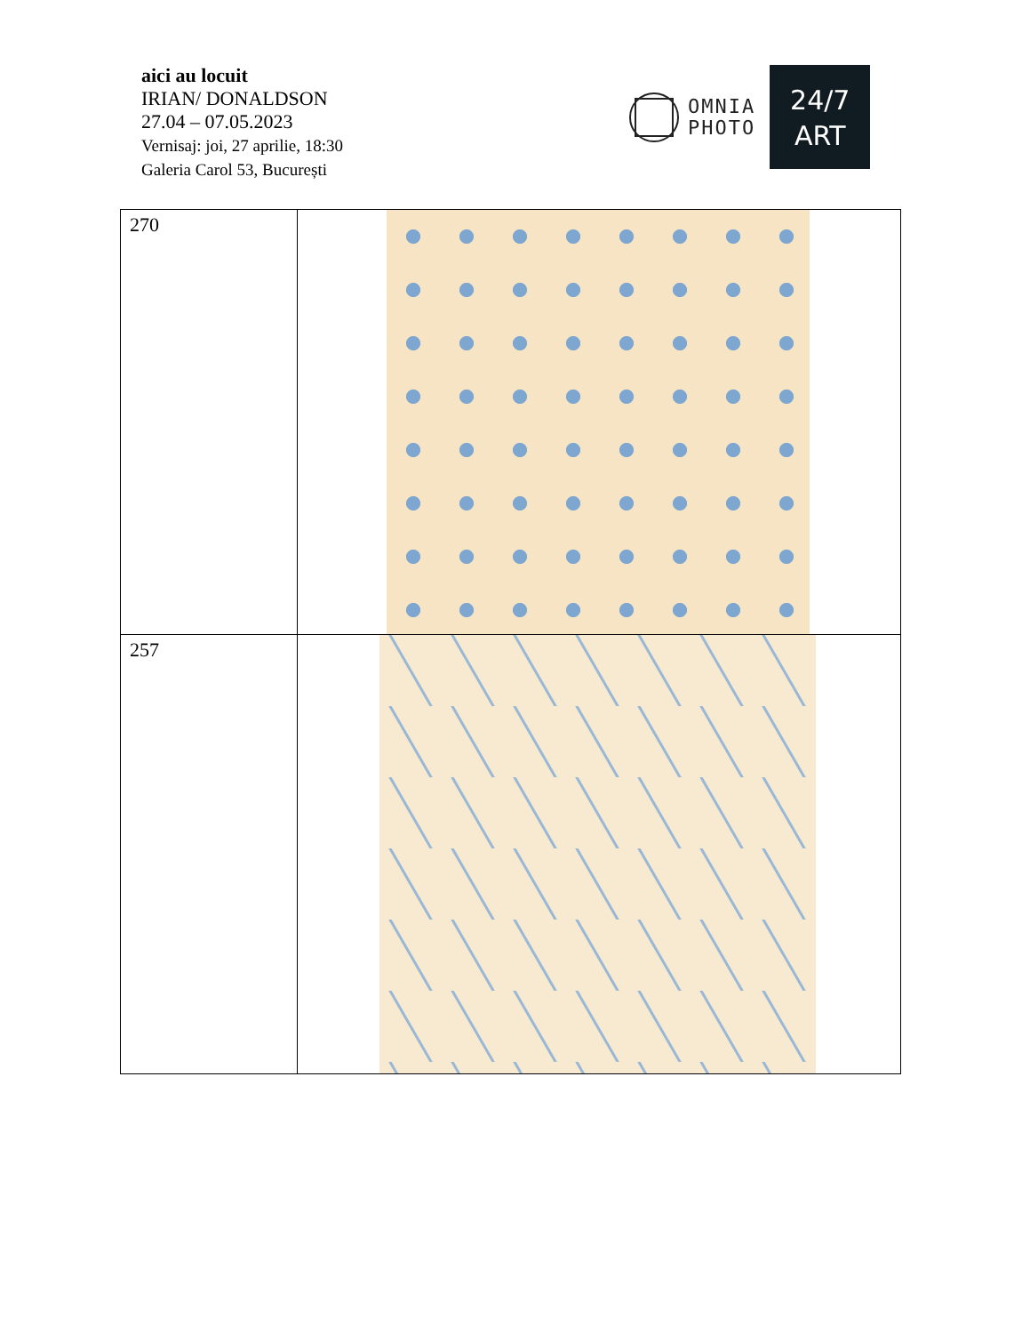aici au locuit
IRIAN/ DONALDSON
27.04 – 07.05.2023
Vernisaj: joi, 27 aprilie, 18:30
Galeria Carol 53, București
OMNIA
PHOTO
24/7
ART
| 270 | |
| 257 | |